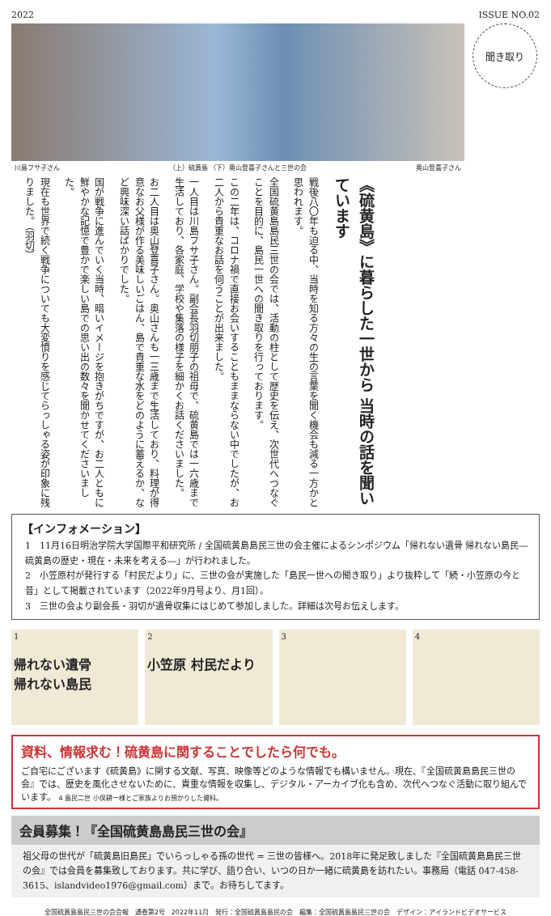2022 ISSUE NO.02
川島フサ子さん （上）硫黄島 （下）奥山登喜子さんと三世の会 奥山登喜子さん
聞き取り
《硫黄島》に暮らした一世から 当時の話を聞いています
戦後八〇年も迫る中、当時を知る方々の生の言葉を聞く機会も減る一方かと思われます。
全国硫黄島島民三世の会では、活動の柱として歴史を伝え、次世代へつなぐことを目的に、島民一世への聞き取りを行っております。
この二年は、コロナ禍で直接お会いすることもままならない中でしたが、お二人から貴重なお話を伺うことが出来ました。
一人目は川島フサ子さん。副会長羽切朋子の祖母で、硫黄島では一六歳まで生活しており、各家庭、学校や集落の様子を細かくお話くださいました。
お二人目は奥山登喜子さん。奥山さんも一三歳まで生活しており、料理が得意なお父様が作る美味しいごはん、島で貴重な水をどのように蓄えるか、など興味深い話ばかりでした。
国が戦争に進んでいく当時、暗いイメージを抱きがちですが、お二人ともに鮮やかな記憶で豊かで楽しい島での思い出の数々を聞かせてくださいました。
現在も世界で続く戦争についても大変憤りを感じてらっしゃる姿が印象に残りました。（羽切）
【インフォメーション】
1　11月16日明治学院大学国際平和研究所 / 全国硫黄島島民三世の会主催によるシンポジウム「帰れない遺骨 帰れない島民―硫黄島の歴史・現在・未来を考える―」が行われました。
2　小笠原村が発行する「村民だより」に、三世の会が実施した「島民一世への聞き取り」より抜粋して「続・小笠原の今と昔」として掲載されています（2022年9月号より、月1回）。
3　三世の会より副会長・羽切が遺骨収集にはじめて参加しました。詳細は次号お伝えします。
1
帰れない遺骨
帰れない島民
2
小笠原 村民だより
3 4
資料、情報求む！硫黄島に関することでしたら何でも。
ご自宅にございます《硫黄島》に関する文献、写真、映像等どのような情報でも構いません。現在、『全国硫黄島島民三世の会』では、歴史を風化させないために、貴重な情報を収集し、デジタル・アーカイブ化も含め、次代へつなぐ活動に取り組んでいます。 4 島民二世 小俣耕一様とご家族よりお預かりした資料。
会員募集！『全国硫黄島島民三世の会』
祖父母の世代が「硫黄島旧島民」でいらっしゃる孫の世代 = 三世の皆様へ。2018年に発足致しました『全国硫黄島島民三世の会』では会員を募集致しております。共に学び、語り合い、いつの日か一緒に硫黄島を訪れたい。事務局（電話 047-458-3615、islandvideo1976@gmail.com）まで。お待ちしてます。
全国硫黄島島民三世の会会報　通巻第2号　2022年11月　発行：全国硫黄島島民の会　編集：全国硫黄島島民三世の会　デザイン：アイランドビデオサービス